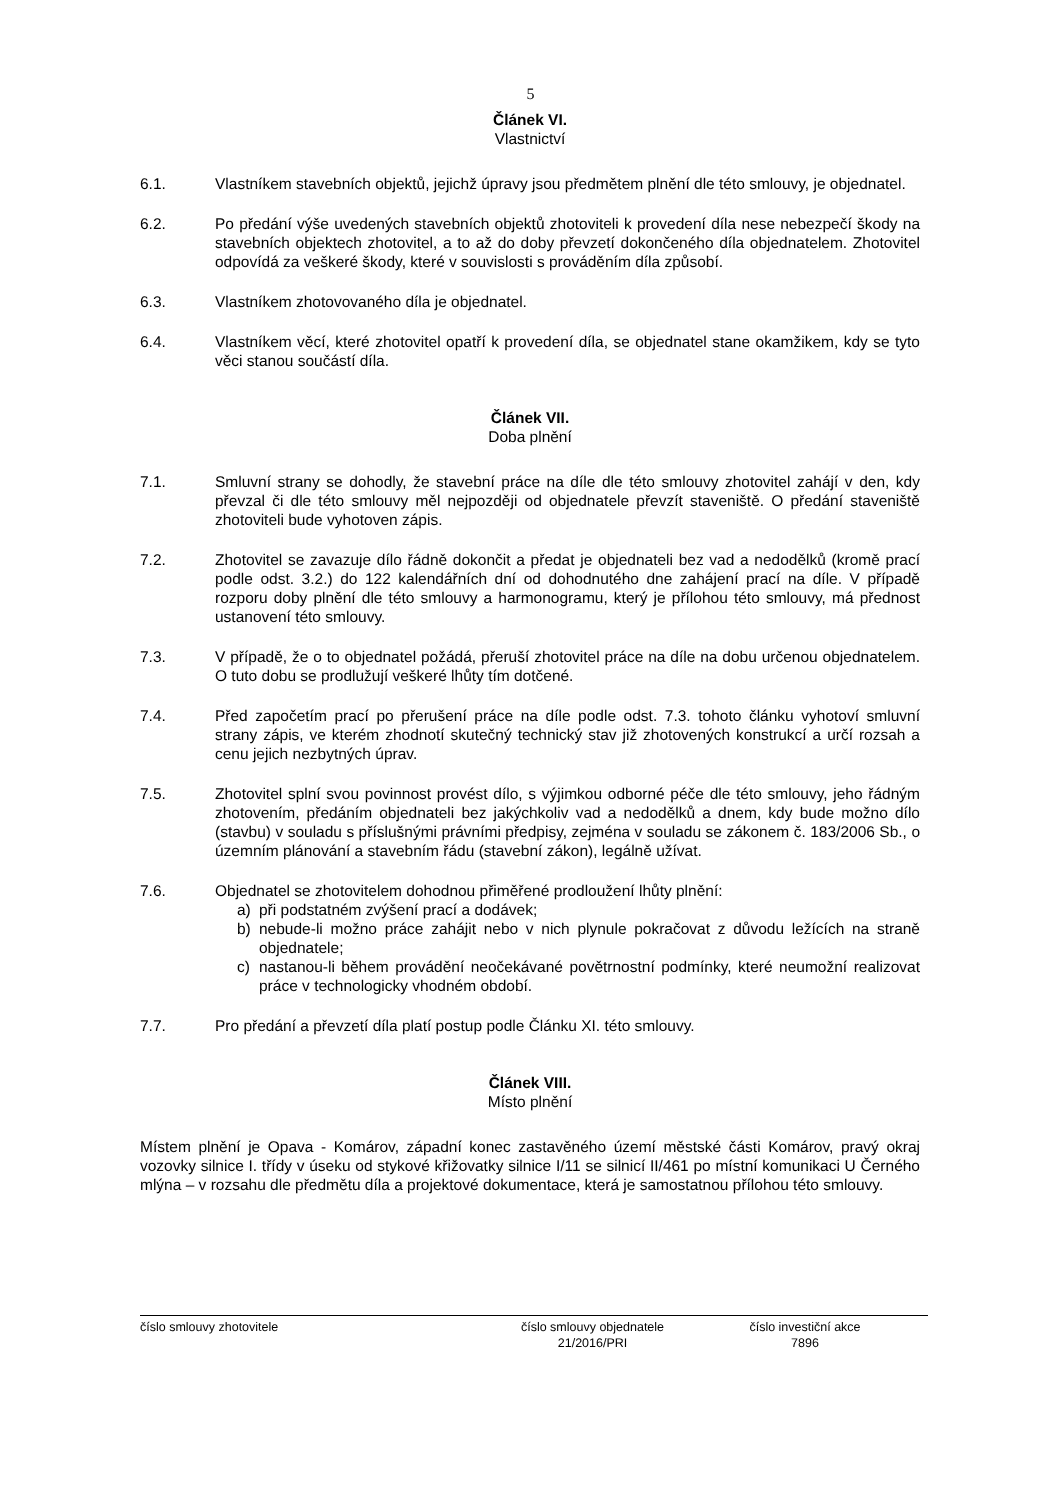5
Článek VI.
Vlastnictví
6.1. Vlastníkem stavebních objektů, jejichž úpravy jsou předmětem plnění dle této smlouvy, je objednatel.
6.2. Po předání výše uvedených stavebních objektů zhotoviteli k provedení díla nese nebezpečí škody na stavebních objektech zhotovitel, a to až do doby převzetí dokončeného díla objednatelem. Zhotovitel odpovídá za veškeré škody, které v souvislosti s prováděním díla způsobí.
6.3. Vlastníkem zhotovovaného díla je objednatel.
6.4. Vlastníkem věcí, které zhotovitel opatří k provedení díla, se objednatel stane okamžikem, kdy se tyto věci stanou součástí díla.
Článek VII.
Doba plnění
7.1. Smluvní strany se dohodly, že stavební práce na díle dle této smlouvy zhotovitel zahájí v den, kdy převzal či dle této smlouvy měl nejpozději od objednatele převzít staveniště. O předání staveniště zhotoviteli bude vyhotoven zápis.
7.2. Zhotovitel se zavazuje dílo řádně dokončit a předat je objednateli bez vad a nedodělků (kromě prací podle odst. 3.2.) do 122 kalendářních dní od dohodnutého dne zahájení prací na díle. V případě rozporu doby plnění dle této smlouvy a harmonogramu, který je přílohou této smlouvy, má přednost ustanovení této smlouvy.
7.3. V případě, že o to objednatel požádá, přeruší zhotovitel práce na díle na dobu určenou objednatelem. O tuto dobu se prodlužují veškeré lhůty tím dotčené.
7.4. Před započetím prací po přerušení práce na díle podle odst. 7.3. tohoto článku vyhotoví smluvní strany zápis, ve kterém zhodnotí skutečný technický stav již zhotovených konstrukcí a určí rozsah a cenu jejich nezbytných úprav.
7.5. Zhotovitel splní svou povinnost provést dílo, s výjimkou odborné péče dle této smlouvy, jeho řádným zhotovením, předáním objednateli bez jakýchkoliv vad a nedodělků a dnem, kdy bude možno dílo (stavbu) v souladu s příslušnými právními předpisy, zejména v souladu se zákonem č. 183/2006 Sb., o územním plánování a stavebním řádu (stavební zákon), legálně užívat.
7.6. Objednatel se zhotovitelem dohodnou přiměřené prodloužení lhůty plnění:
a) při podstatném zvýšení prací a dodávek;
b) nebude-li možno práce zahájit nebo v nich plynule pokračovat z důvodu ležících na straně objednatele;
c) nastanou-li během provádění neočekávané povětrnostní podmínky, které neumožní realizovat práce v technologicky vhodném období.
7.7. Pro předání a převzetí díla platí postup podle Článku XI. této smlouvy.
Článek VIII.
Místo plnění
Místem plnění je Opava - Komárov, západní konec zastavěného území městské části Komárov, pravý okraj vozovky silnice I. třídy v úseku od stykové křižovatky silnice I/11 se silnicí II/461 po místní komunikaci U Černého mlýna – v rozsahu dle předmětu díla a projektové dokumentace, která je samostatnou přílohou této smlouvy.
číslo smlouvy zhotovitele číslo smlouvy objednatele
21/2016/PRI
číslo investiční akce
7896